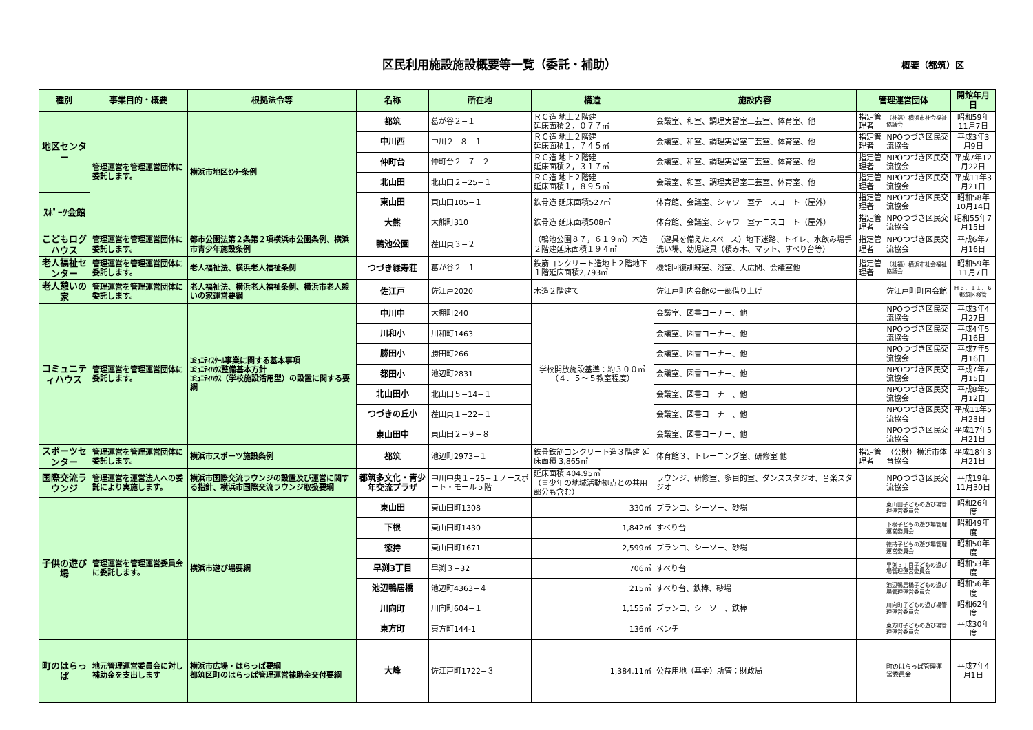区民利用施設施設概要等一覧（委託・補助）
概要（都筑）区
| 種別 | 事業目的・概要 | 根拠法令等 | 名称 | 所在地 | 構造 | 施設内容 | 管理運営団体 | | 開館年月日 |
| --- | --- | --- | --- | --- | --- | --- | --- | --- | --- |
| 地区センター | 管理運営を管理運営団体に委託します。 | 横浜市地区ｾﾝﾀｰ条例 | 都筑 | 葛が谷２−１ | ＲＣ造 地上２階建 延床面積２，０７７㎡ | 会議室、和室、調理実習室工芸室、体育室、他 | 指定管理者 | （社福）横浜市社会福祉協議会 | 昭和59年11月7日 |
| | | | 中川西 | 中川２−８−１ | ＲＣ造 地上２階建 延床面積１，７４５㎡ | 会議室、和室、調理実習室工芸室、体育室、他 | 指定管理者 | NPOつづき区民交流協会 | 平成3年3月9日 |
| | | | 仲町台 | 仲町台２−７−２ | ＲＣ造 地上２階建 延床面積２，３１７㎡ | 会議室、和室、調理実習室工芸室、体育室、他 | 指定管理者 | NPOつづき区民交流協会 | 平成7年12月22日 |
| | | | 北山田 | 北山田２−25−１ | ＲＣ造 地上２階建 延床面積１，８９５㎡ | 会議室、和室、調理実習室工芸室、体育室、他 | 指定管理者 | NPOつづき区民交流協会 | 平成11年3月21日 |
| ｽﾎﾟｰﾂ会館 | | | 東山田 | 東山田105−１ | 鉄骨造 延床面積527㎡ | 体育館、会議室、シャワー室テニスコート（屋外） | 指定管理者 | NPOつづき区民交流協会 | 昭和58年10月14日 |
| | | | 大熊 | 大熊町310 | 鉄骨造 延床面積508㎡ | 体育館、会議室、シャワー室テニスコート（屋外） | 指定管理者 | NPOつづき区民交流協会 | 昭和55年7月15日 |
| こどもログハウス | 管理運営を管理運営団体に委託します。 | 都市公園法第２条第２項横浜市公園条例、横浜市青少年施設条例 | 鴨池公園 | 茬田東３−２ | （鴨池公園８７，６１９㎡）木造２階建延床面積１９４㎡ | （遊具を備えたスペース）地下迷路、トイレ、水飲み場手洗い場、幼児遊具（積み木、マット、すべり台等） | 指定管理者 | NPOつづき区民交流協会 | 平成6年7月16日 |
| 老人福祉センター | 管理運営を管理運営団体に委託します。 | 老人福祉法、横浜老人福祉条例 | つづき緑寿荘 | 葛が谷２−１ | 鉄筋コンクリート造地上２階地下１階延床面積2,793㎡ | 機能回復訓練室、浴室、大広間、会議室他 | 指定管理者 | （社福）横浜市社会福祉協議会 | 昭和59年11月7日 |
| 老人憩いの家 | 管理運営を管理運営団体に委託します。 | 老人福祉法、横浜老人福祉条例、横浜市老人憩いの家運営要綱 | 佐江戸 | 佐江戸2020 | 木造２階建て | 佐江戸町内会館の一部借り上げ | | 佐江戸町町内会館 | Ｈ６．１１．６都筑区移管 |
| コミュニティハウス | 管理運営を管理運営団体に委託します。 | ｺﾐｭﾆﾃｨｽｸｰﾙ事業に関する基本事項 ｺﾐｭﾆﾃｨﾊｳｽ整備基本方針 ｺﾐｭﾆﾃｨﾊｳｽ（学校施設活用型）の設置に関する要綱 | 中川中 | 大棚町240 | 学校開放施設基準：約３００㎡（４．５〜５教室程度） | 会議室、図書コーナー、他 | | NPOつづき区民交流協会 | 平成3年4月27日 |
| | | | 川和小 | 川和町1463 | | 会議室、図書コーナー、他 | | NPOつづき区民交流協会 | 平成4年5月16日 |
| | | | 勝田小 | 勝田町266 | | 会議室、図書コーナー、他 | | NPOつづき区民交流協会 | 平成7年5月16日 |
| | | | 都田小 | 池辺町2831 | | 会議室、図書コーナー、他 | | NPOつづき区民交流協会 | 平成7年7月15日 |
| | | | 北山田小 | 北山田５−14−１ | | 会議室、図書コーナー、他 | | NPOつづき区民交流協会 | 平成8年5月12日 |
| | | | つづきの丘小 | 茬田東１−22−１ | | 会議室、図書コーナー、他 | | NPOつづき区民交流協会 | 平成11年5月23日 |
| | | | 東山田中 | 東山田２−９−８ | | 会議室、図書コーナー、他 | | NPOつづき区民交流協会 | 平成17年5月21日 |
| スポーツセンター | 管理運営を管理運営団体に委託します。 | 横浜市スポーツ施設条例 | 都筑 | 池辺町2973−１ | 鉄骨鉄筋コンクリート造３階建 延床面積 3,865㎡ | 体育館３、トレーニング室、研修室 他 | 指定管理者 | （公財）横浜市体育協会 | 平成18年3月21日 |
| 国際交流ラウンジ | 管理運営を運営法人への委託により実施します。 | 横浜市国際交流ラウンジの設置及び運営に関する指針、横浜市国際交流ラウンジ取扱要綱 | 都筑多文化・青少年交流プラザ | 中川中央１−25−１ノースポート・モール５階 | 延床面積 404.95㎡ （青少年の地域活動拠点との共用部分も含む） | ラウンジ、研修室、多目的室、ダンススタジオ、音楽スタジオ | | NPOつづき区民交流協会 | 平成19年11月30日 |
| 子供の遊び場 | 管理運営を管理運営委員会に委託します。 | 横浜市遊び場要綱 | 東山田 | 東山田町1308 | 330㎡ | ブランコ、シーソー、砂場 | | 東山田子どもの遊び場管理運営委員会 | 昭和26年度 |
| | | | 下根 | 東山田町1430 | 1,842㎡ | すべり台 | | 下根子どもの遊び場管理運営委員会 | 昭和49年度 |
| | | | 徳持 | 東山田町1671 | 2,599㎡ | ブランコ、シーソー、砂場 | | 徳持子どもの遊び場管理運営委員会 | 昭和50年度 |
| | | | 早渕3丁目 | 早渕３−32 | 706㎡ | すべり台 | | 早渕３丁目子どもの遊び場管理運営委員会 | 昭和53年度 |
| | | | 池辺鴨居橋 | 池辺町4363−４ | 215㎡ | すべり台、鉄棒、砂場 | | 池辺鴨居橋子どもの遊び場管理運営委員会 | 昭和56年度 |
| | | | 川向町 | 川向町604−１ | 1,155㎡ | ブランコ、シーソー、鉄棒 | | 川向町子どもの遊び場管理運営委員会 | 昭和62年度 |
| | | | 東方町 | 東方町144-1 | 136㎡ | ベンチ | | 東方町子どもの遊び場管理運営委員会 | 平成30年度 |
| 町のはらっぱ | 地元管理運営委員会に対し補助金を支出します | 横浜市広場・はらっぱ要綱 都筑区町のはらっぱ管理運営補助金交付要綱 | 大峰 | 佐江戸町1722−３ | 1,384.11㎡ | 公益用地（基金）所管：財政局 | | 町のはらっぱ管理運営委員会 | 平成7年4月1日 |